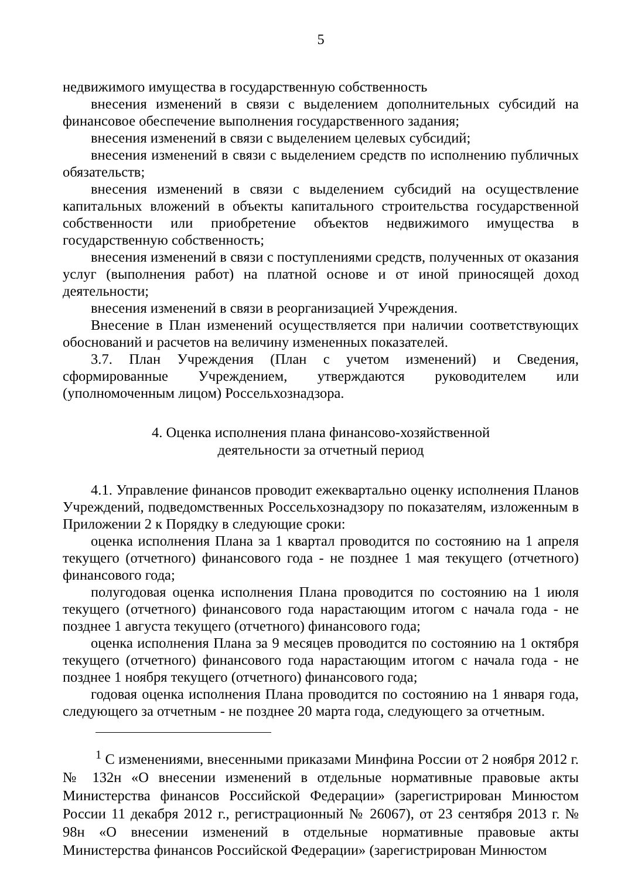5
недвижимого имущества в государственную собственность
внесения изменений в связи с выделением дополнительных субсидий на финансовое обеспечение выполнения государственного задания;
внесения изменений в связи с выделением целевых субсидий;
внесения изменений в связи с выделением средств по исполнению публичных обязательств;
внесения изменений в связи с выделением субсидий на осуществление капитальных вложений в объекты капитального строительства государственной собственности или приобретение объектов недвижимого имущества в государственную собственность;
внесения изменений в связи с поступлениями средств, полученных от оказания услуг (выполнения работ) на платной основе и от иной приносящей доход деятельности;
внесения изменений в связи в реорганизацией Учреждения.
Внесение в План изменений осуществляется при наличии соответствующих обоснований и расчетов на величину измененных показателей.
3.7. План Учреждения (План с учетом изменений) и Сведения, сформированные Учреждением, утверждаются руководителем или (уполномоченным лицом) Россельхознадзора.
4. Оценка исполнения плана финансово-хозяйственной
деятельности за отчетный период
4.1. Управление финансов проводит ежеквартально оценку исполнения Планов Учреждений, подведомственных Россельхознадзору по показателям, изложенным в Приложении 2 к Порядку в следующие сроки:
оценка исполнения Плана за 1 квартал проводится по состоянию на 1 апреля текущего (отчетного) финансового года - не позднее 1 мая текущего (отчетного) финансового года;
полугодовая оценка исполнения Плана проводится по состоянию на 1 июля текущего (отчетного) финансового года нарастающим итогом с начала года - не позднее 1 августа текущего (отчетного) финансового года;
оценка исполнения Плана за 9 месяцев проводится по состоянию на 1 октября текущего (отчетного) финансового года нарастающим итогом с начала года - не позднее 1 ноября текущего (отчетного) финансового года;
годовая оценка исполнения Плана проводится по состоянию на 1 января года, следующего за отчетным - не позднее 20 марта года, следующего за отчетным.
<sup>1</sup> С изменениями, внесенными приказами Минфина России от 2 ноября 2012 г. № 132н «О внесении изменений в отдельные нормативные правовые акты Министерства финансов Российской Федерации» (зарегистрирован Минюстом России 11 декабря 2012 г., регистрационный № 26067), от 23 сентября 2013 г. № 98н «О внесении изменений в отдельные нормативные правовые акты Министерства финансов Российской Федерации» (зарегистрирован Минюстом